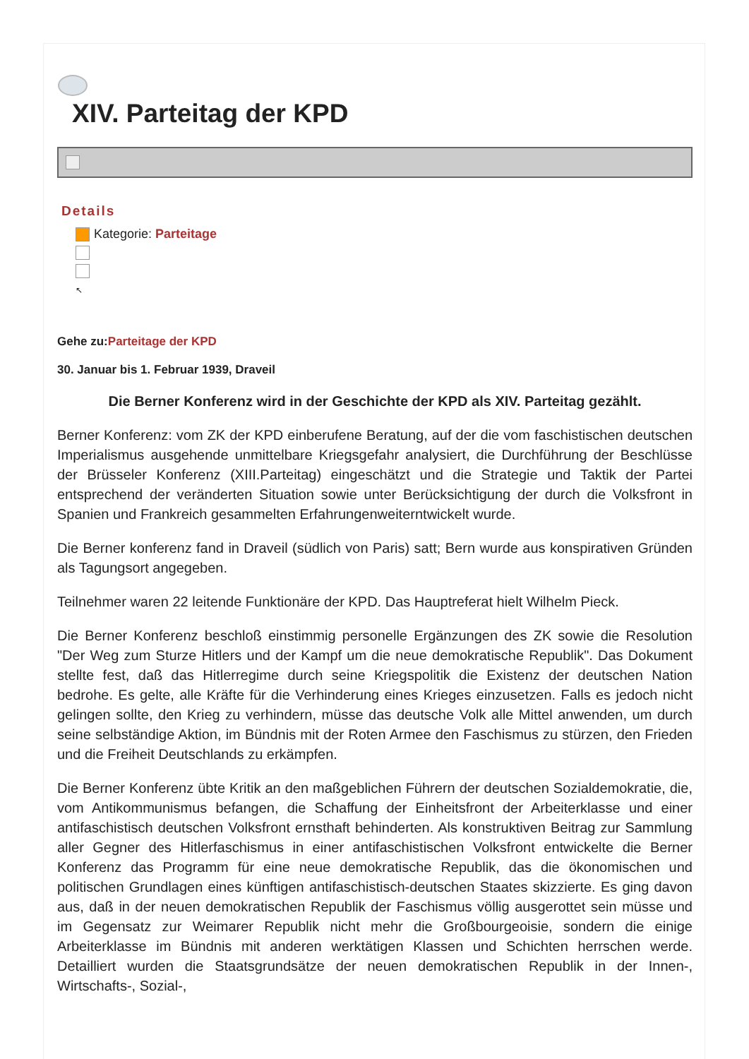XIV. Parteitag der KPD
Details
Kategorie: Parteitage
↖
Gehe zu:Parteitage der KPD
30. Januar bis 1. Februar 1939, Draveil
Die Berner Konferenz wird in der Geschichte der KPD als XIV. Parteitag gezählt.
Berner Konferenz: vom ZK der KPD einberufene Beratung, auf der die vom faschistischen deutschen Imperialismus ausgehende unmittelbare Kriegsgefahr analysiert, die Durchführung der Beschlüsse der Brüsseler Konferenz (XIII.Parteitag) eingeschätzt und die Strategie und Taktik der Partei entsprechend der veränderten Situation sowie unter Berücksichtigung der durch die Volksfront in Spanien und Frankreich gesammelten Erfahrungenweiterntwickelt wurde.
Die Berner konferenz fand in Draveil (südlich von Paris) satt; Bern wurde aus konspirativen Gründen als Tagungsort angegeben.
Teilnehmer waren 22 leitende Funktionäre der KPD. Das Hauptreferat hielt Wilhelm Pieck.
Die Berner Konferenz beschloß einstimmig personelle Ergänzungen des ZK sowie die Resolution "Der Weg zum Sturze Hitlers und der Kampf um die neue demokratische Republik". Das Dokument stellte fest, daß das Hitlerregime durch seine Kriegspolitik die Existenz der deutschen Nation bedrohe. Es gelte, alle Kräfte für die Verhinderung eines Krieges einzusetzen. Falls es jedoch nicht gelingen sollte, den Krieg zu verhindern, müsse das deutsche Volk alle Mittel anwenden, um durch seine selbständige Aktion, im Bündnis mit der Roten Armee den Faschismus zu stürzen, den Frieden und die Freiheit Deutschlands zu erkämpfen.
Die Berner Konferenz übte Kritik an den maßgeblichen Führern der deutschen Sozialdemokratie, die, vom Antikommunismus befangen, die Schaffung der Einheitsfront der Arbeiterklasse und einer antifaschistisch deutschen Volksfront ernsthaft behinderten. Als konstruktiven Beitrag zur Sammlung aller Gegner des Hitlerfaschismus in einer antifaschistischen Volksfront entwickelte die Berner Konferenz das Programm für eine neue demokratische Republik, das die ökonomischen und politischen Grundlagen eines künftigen antifaschistisch-deutschen Staates skizzierte. Es ging davon aus, daß in der neuen demokratischen Republik der Faschismus völlig ausgerottet sein müsse und im Gegensatz zur Weimarer Republik nicht mehr die Großbourgeoisie, sondern die einige Arbeiterklasse im Bündnis mit anderen werktätigen Klassen und Schichten herrschen werde. Detailliert wurden die Staatsgrundsätze der neuen demokratischen Republik in der Innen-, Wirtschafts-, Sozial-,